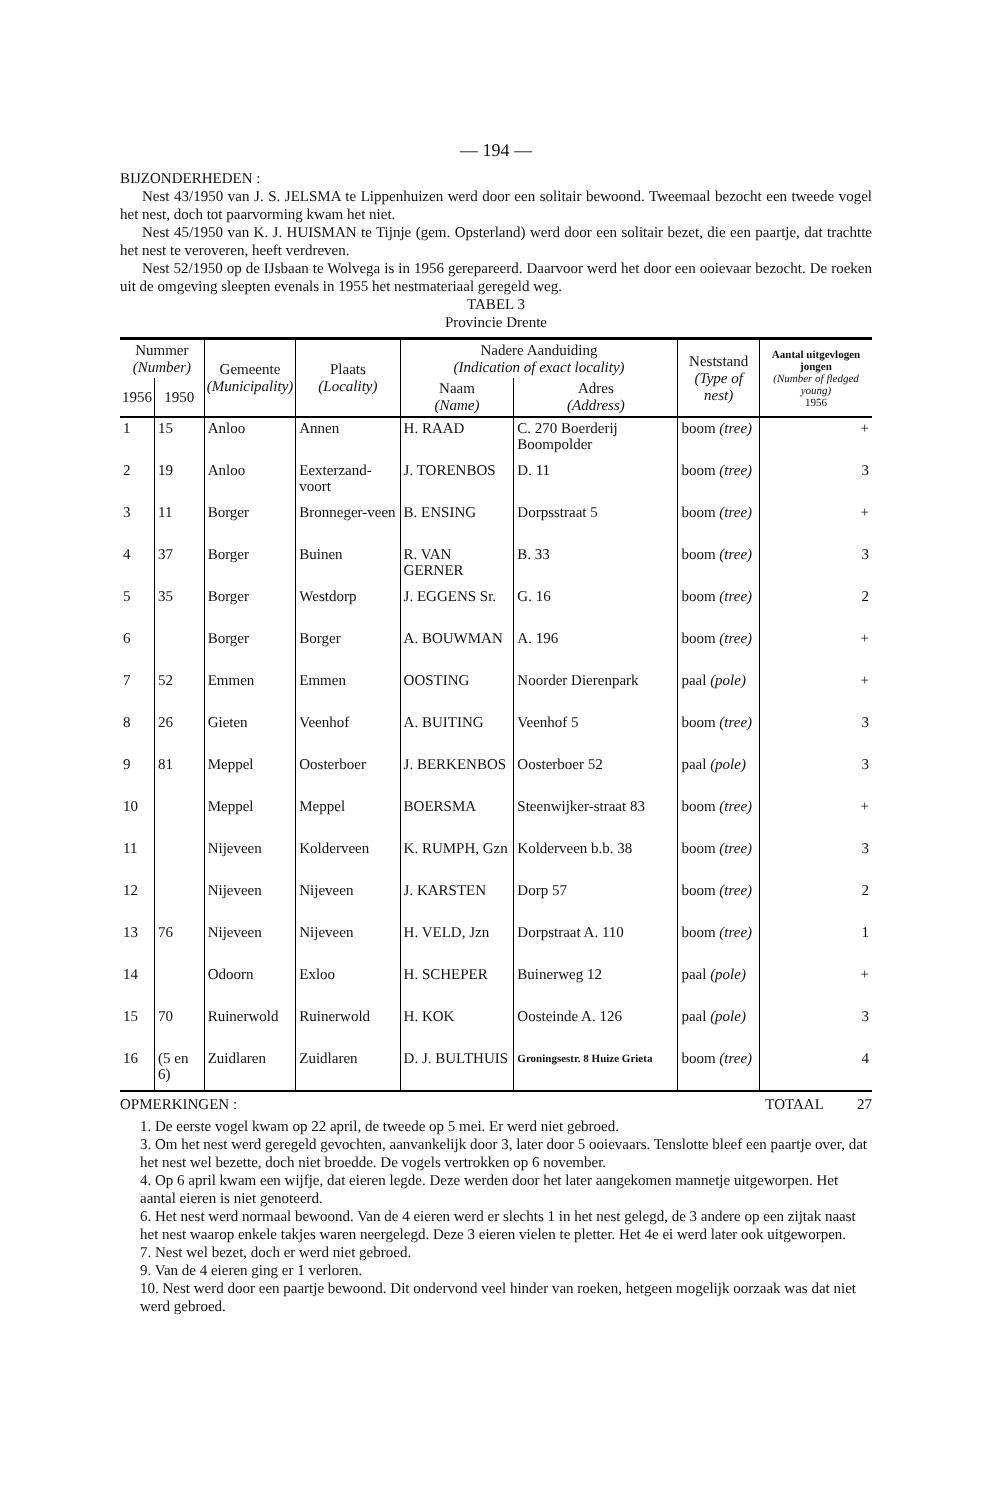— 194 —
BIJZONDERHEDEN :
Nest 43/1950 van J. S. JELSMA te Lippenhuizen werd door een solitair bewoond. Tweemaal bezocht een tweede vogel het nest, doch tot paarvorming kwam het niet.
Nest 45/1950 van K. J. HUISMAN te Tijnje (gem. Opsterland) werd door een solitair bezet, die een paartje, dat trachtte het nest te veroveren, heeft verdreven.
Nest 52/1950 op de IJsbaan te Wolvega is in 1956 gerepareerd. Daarvoor werd het door een ooievaar bezocht. De roeken uit de omgeving sleepten evenals in 1955 het nestmateriaal geregeld weg.
TABEL 3
Provincie Drente
| Nummer (Number) | | Gemeente (Municipality) | Plaats (Locality) | Nadere Aanduiding (Indication of exact locality) | | Neststand (Type of nest) | Aantal uitgevlogen jongen (Number of fledged young) 1956 |
| --- | --- | --- | --- | --- | --- | --- | --- |
| 1956 | 1950 | | | Naam (Name) | Adres (Address) | | |
| 1 | 15 | Anloo | Annen | H. RAAD | C. 270 Boerderij Boompolder | boom (tree) | + |
| 2 | 19 | Anloo | Eexterzand-voort | J. TORENBOS | D. 11 | boom (tree) | 3 |
| 3 | 11 | Borger | Bronneger-veen | B. ENSING | Dorpsstraat 5 | boom (tree) | + |
| 4 | 37 | Borger | Buinen | R. VAN GERNER | B. 33 | boom (tree) | 3 |
| 5 | 35 | Borger | Westdorp | J. EGGENS Sr. | G. 16 | boom (tree) | 2 |
| 6 | | Borger | Borger | A. BOUWMAN | A. 196 | boom (tree) | + |
| 7 | 52 | Emmen | Emmen | OOSTING | Noorder Dierenpark | paal (pole) | + |
| 8 | 26 | Gieten | Veenhof | A. BUITING | Veenhof 5 | boom (tree) | 3 |
| 9 | 81 | Meppel | Oosterboer | J. BERKENBOS | Oosterboer 52 | paal (pole) | 3 |
| 10 | | Meppel | Meppel | BOERSMA | Steenwijker-straat 83 | boom (tree) | + |
| 11 | | Nijeveen | Kolderveen | K. RUMPH, Gzn | Kolderveen b.b. 38 | boom (tree) | 3 |
| 12 | | Nijeveen | Nijeveen | J. KARSTEN | Dorp 57 | boom (tree) | 2 |
| 13 | 76 | Nijeveen | Nijeveen | H. VELD, Jzn | Dorpstraat A. 110 | boom (tree) | 1 |
| 14 | | Odoorn | Exloo | H. SCHEPER | Buinerweg 12 | paal (pole) | + |
| 15 | 70 | Ruinerwold | Ruinerwold | H. KOK | Oosteinde A. 126 | paal (pole) | 3 |
| 16 | (5 en 6) | Zuidlaren | Zuidlaren | D. J. BULTHUIS | Groningsestr. 8 Huize Grieta | boom (tree) | 4 |
OPMERKINGEN : TOTAAL 27
1. De eerste vogel kwam op 22 april, de tweede op 5 mei. Er werd niet gebroed.
3. Om het nest werd geregeld gevochten, aanvankelijk door 3, later door 5 ooievaars. Tenslotte bleef een paartje over, dat het nest wel bezette, doch niet broedde. De vogels vertrokken op 6 november.
4. Op 6 april kwam een wijfje, dat eieren legde. Deze werden door het later aangekomen mannetje uitgeworpen. Het aantal eieren is niet genoteerd.
6. Het nest werd normaal bewoond. Van de 4 eieren werd er slechts 1 in het nest gelegd, de 3 andere op een zijtak naast het nest waarop enkele takjes waren neergelegd. Deze 3 eieren vielen te pletter. Het 4e ei werd later ook uitgeworpen.
7. Nest wel bezet, doch er werd niet gebroed.
9. Van de 4 eieren ging er 1 verloren.
10. Nest werd door een paartje bewoond. Dit ondervond veel hinder van roeken, hetgeen mogelijk oorzaak was dat niet werd gebroed.